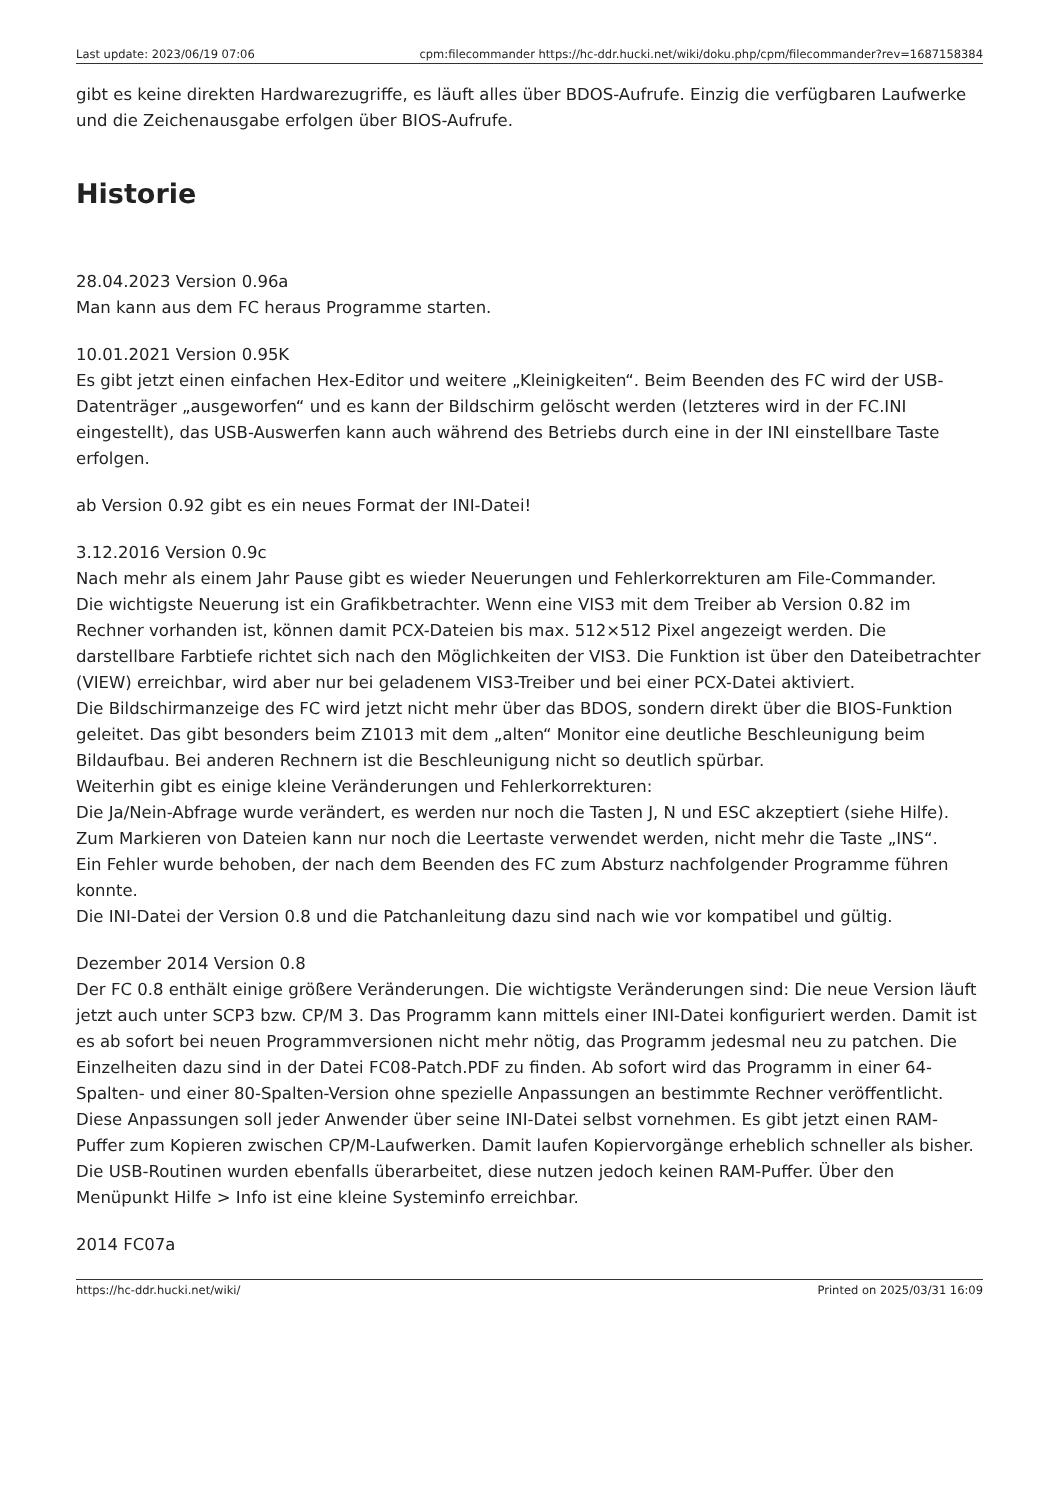Last update: 2023/06/19 07:06 cpm:filecommander https://hc-ddr.hucki.net/wiki/doku.php/cpm/filecommander?rev=1687158384
gibt es keine direkten Hardwarezugriffe, es läuft alles über BDOS-Aufrufe. Einzig die verfügbaren Laufwerke und die Zeichenausgabe erfolgen über BIOS-Aufrufe.
Historie
28.04.2023 Version 0.96a
Man kann aus dem FC heraus Programme starten.
10.01.2021 Version 0.95K
Es gibt jetzt einen einfachen Hex-Editor und weitere „Kleinigkeiten“. Beim Beenden des FC wird der USB-Datenträger „ausgeworfen“ und es kann der Bildschirm gelöscht werden (letzteres wird in der FC.INI eingestellt), das USB-Auswerfen kann auch während des Betriebs durch eine in der INI einstellbare Taste erfolgen.
ab Version 0.92 gibt es ein neues Format der INI-Datei!
3.12.2016 Version 0.9c
Nach mehr als einem Jahr Pause gibt es wieder Neuerungen und Fehlerkorrekturen am File-Commander.
Die wichtigste Neuerung ist ein Grafikbetrachter. Wenn eine VIS3 mit dem Treiber ab Version 0.82 im Rechner vorhanden ist, können damit PCX-Dateien bis max. 512×512 Pixel angezeigt werden. Die darstellbare Farbtiefe richtet sich nach den Möglichkeiten der VIS3. Die Funktion ist über den Dateibetrachter (VIEW) erreichbar, wird aber nur bei geladenem VIS3-Treiber und bei einer PCX-Datei aktiviert.
Die Bildschirmanzeige des FC wird jetzt nicht mehr über das BDOS, sondern direkt über die BIOS-Funktion geleitet. Das gibt besonders beim Z1013 mit dem „alten“ Monitor eine deutliche Beschleunigung beim Bildaufbau. Bei anderen Rechnern ist die Beschleunigung nicht so deutlich spürbar.
Weiterhin gibt es einige kleine Veränderungen und Fehlerkorrekturen:
Die Ja/Nein-Abfrage wurde verändert, es werden nur noch die Tasten J, N und ESC akzeptiert (siehe Hilfe).
Zum Markieren von Dateien kann nur noch die Leertaste verwendet werden, nicht mehr die Taste „INS“.
Ein Fehler wurde behoben, der nach dem Beenden des FC zum Absturz nachfolgender Programme führen konnte.
Die INI-Datei der Version 0.8 und die Patchanleitung dazu sind nach wie vor kompatibel und gültig.
Dezember 2014 Version 0.8
Der FC 0.8 enthält einige größere Veränderungen. Die wichtigste Veränderungen sind: Die neue Version läuft jetzt auch unter SCP3 bzw. CP/M 3. Das Programm kann mittels einer INI-Datei konfiguriert werden. Damit ist es ab sofort bei neuen Programmversionen nicht mehr nötig, das Programm jedesmal neu zu patchen. Die Einzelheiten dazu sind in der Datei FC08-Patch.PDF zu finden. Ab sofort wird das Programm in einer 64-Spalten- und einer 80-Spalten-Version ohne spezielle Anpassungen an bestimmte Rechner veröffentlicht. Diese Anpassungen soll jeder Anwender über seine INI-Datei selbst vornehmen. Es gibt jetzt einen RAM-Puffer zum Kopieren zwischen CP/M-Laufwerken. Damit laufen Kopiervorgänge erheblich schneller als bisher. Die USB-Routinen wurden ebenfalls überarbeitet, diese nutzen jedoch keinen RAM-Puffer. Über den Menüpunkt Hilfe > Info ist eine kleine Systeminfo erreichbar.
2014 FC07a
https://hc-ddr.hucki.net/wiki/ Printed on 2025/03/31 16:09